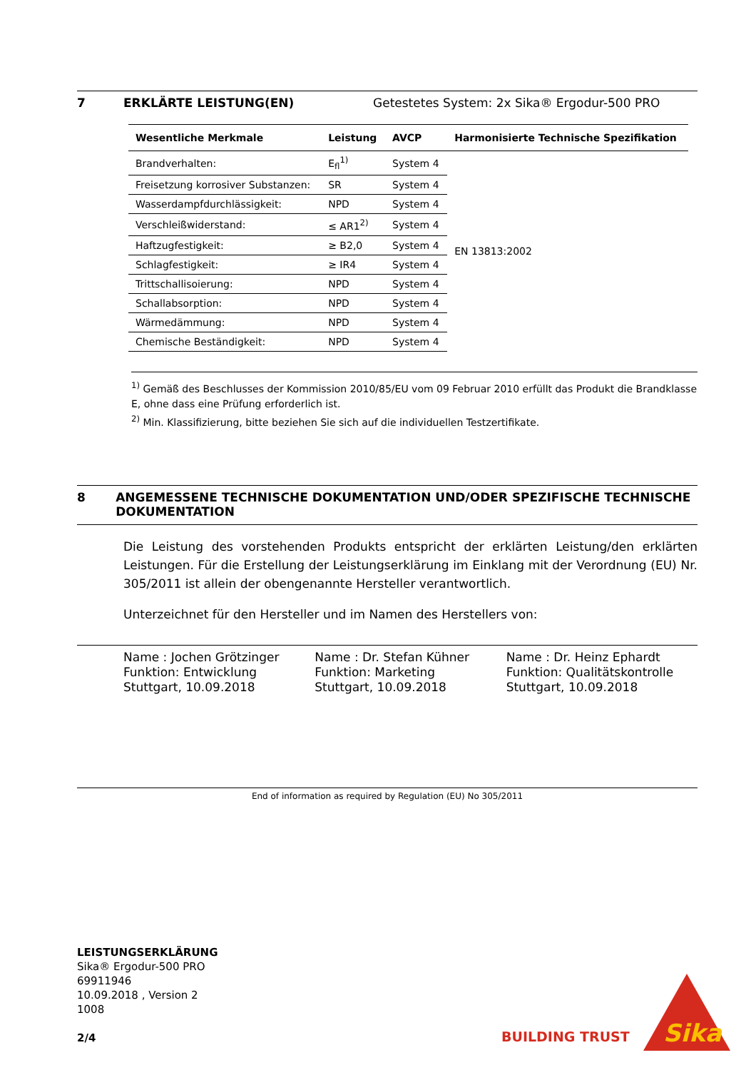7 ERKLÄRTE LEISTUNG(EN) Getestetes System: 2x Sika® Ergodur-500 PRO
| Wesentliche Merkmale | Leistung | AVCP | Harmonisierte Technische Spezifikation |
| --- | --- | --- | --- |
| Brandverhalten: | E<sub>fl</sub><sup>1)</sup> | System 4 | EN 13813:2002 |
| Freisetzung korrosiver Substanzen: | SR | System 4 | |
| Wasserdampfdurchlässigkeit: | NPD | System 4 | |
| Verschleißwiderstand: | ≤ AR1<sup>2)</sup> | System 4 | |
| Haftzugfestigkeit: | ≥ B2,0 | System 4 | |
| Schlagfestigkeit: | ≥ IR4 | System 4 | |
| Trittschallisoierung: | NPD | System 4 | |
| Schallabsorption: | NPD | System 4 | |
| Wärmedämmung: | NPD | System 4 | |
| Chemische Beständigkeit: | NPD | System 4 | |
<sup>1)</sup> Gemäß des Beschlusses der Kommission 2010/85/EU vom 09 Februar 2010 erfüllt das Produkt die Brandklasse E, ohne dass eine Prüfung erforderlich ist.
<sup>2)</sup> Min. Klassifizierung, bitte beziehen Sie sich auf die individuellen Testzertifikate.
8 ANGEMESSENE TECHNISCHE DOKUMENTATION UND/ODER SPEZIFISCHE TECHNISCHE DOKUMENTATION
Die Leistung des vorstehenden Produkts entspricht der erklärten Leistung/den erklärten Leistungen. Für die Erstellung der Leistungserklärung im Einklang mit der Verordnung (EU) Nr. 305/2011 ist allein der obengenannte Hersteller verantwortlich.
Unterzeichnet für den Hersteller und im Namen des Herstellers von:
Name : Jochen Grötzinger
Funktion: Entwicklung
Stuttgart, 10.09.2018
Name : Dr. Stefan Kühner
Funktion: Marketing
Stuttgart, 10.09.2018
Name : Dr. Heinz Ephardt
Funktion: Qualitätskontrolle
Stuttgart, 10.09.2018
End of information as required by Regulation (EU) No 305/2011
LEISTUNGSERKLÄRUNG
Sika® Ergodur-500 PRO
69911946
10.09.2018 , Version 2
1008
2/4
BUILDING TRUST
Sika